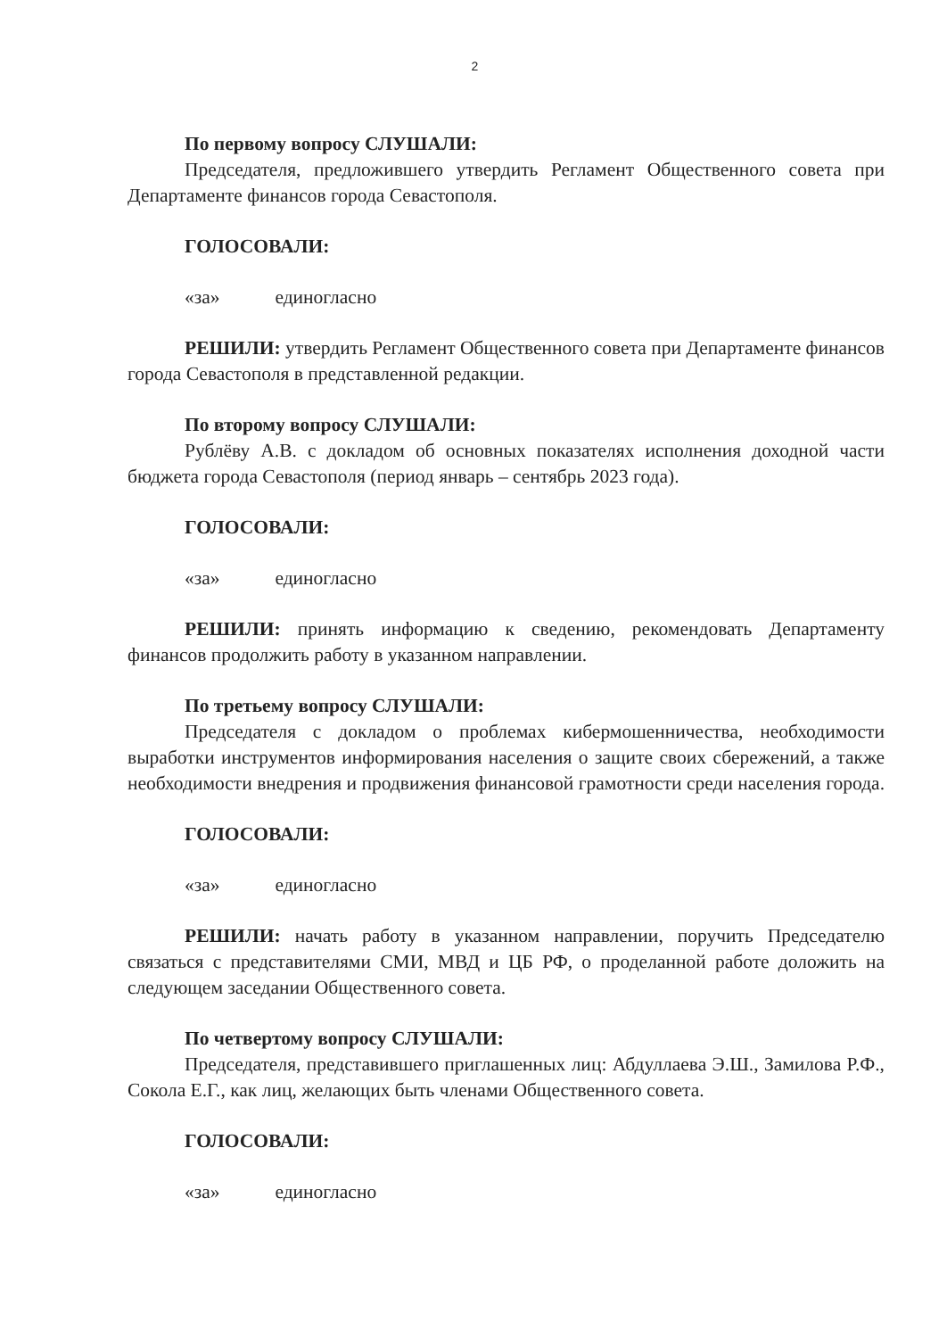2
По первому вопросу СЛУШАЛИ:
Председателя, предложившего утвердить Регламент Общественного совета при Департаменте финансов города Севастополя.
ГОЛОСОВАЛИ:
«за» единогласно
РЕШИЛИ: утвердить Регламент Общественного совета при Департаменте финансов города Севастополя в представленной редакции.
По второму вопросу СЛУШАЛИ:
Рублёву А.В. с докладом об основных показателях исполнения доходной части бюджета города Севастополя (период январь – сентябрь 2023 года).
ГОЛОСОВАЛИ:
«за» единогласно
РЕШИЛИ: принять информацию к сведению, рекомендовать Департаменту финансов продолжить работу в указанном направлении.
По третьему вопросу СЛУШАЛИ:
Председателя с докладом о проблемах кибермошенничества, необходимости выработки инструментов информирования населения о защите своих сбережений, а также необходимости внедрения и продвижения финансовой грамотности среди населения города.
ГОЛОСОВАЛИ:
«за» единогласно
РЕШИЛИ: начать работу в указанном направлении, поручить Председателю связаться с представителями СМИ, МВД и ЦБ РФ, о проделанной работе доложить на следующем заседании Общественного совета.
По четвертому вопросу СЛУШАЛИ:
Председателя, представившего приглашенных лиц: Абдуллаева Э.Ш., Замилова Р.Ф., Сокола Е.Г., как лиц, желающих быть членами Общественного совета.
ГОЛОСОВАЛИ:
«за» единогласно